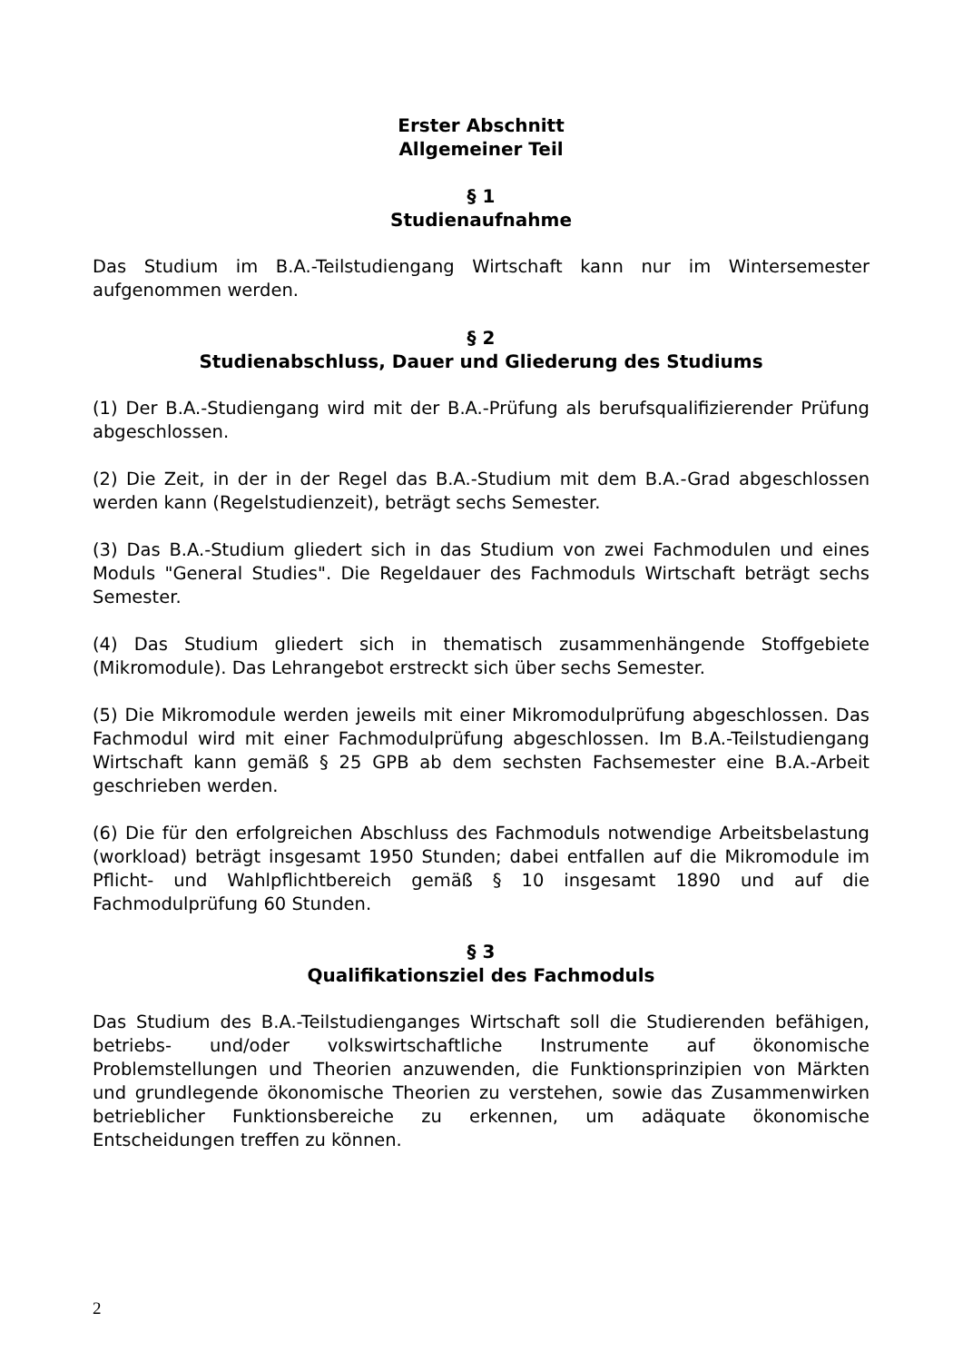Erster Abschnitt
Allgemeiner Teil
§ 1
Studienaufnahme
Das Studium im B.A.-Teilstudiengang Wirtschaft kann nur im Wintersemester aufgenommen werden.
§ 2
Studienabschluss, Dauer und Gliederung des Studiums
(1) Der B.A.-Studiengang wird mit der B.A.-Prüfung als berufsqualifizierender Prüfung abgeschlossen.
(2) Die Zeit, in der in der Regel das B.A.-Studium mit dem B.A.-Grad abgeschlossen werden kann (Regelstudienzeit), beträgt sechs Semester.
(3) Das B.A.-Studium gliedert sich in das Studium von zwei Fachmodulen und eines Moduls "General Studies". Die Regeldauer des Fachmoduls Wirtschaft beträgt sechs Semester.
(4) Das Studium gliedert sich in thematisch zusammenhängende Stoffgebiete (Mikromodule). Das Lehrangebot erstreckt sich über sechs Semester.
(5) Die Mikromodule werden jeweils mit einer Mikromodulprüfung abgeschlossen. Das Fachmodul wird mit einer Fachmodulprüfung abgeschlossen. Im B.A.-Teilstudiengang Wirtschaft kann gemäß § 25 GPB ab dem sechsten Fachsemester eine B.A.-Arbeit geschrieben werden.
(6) Die für den erfolgreichen Abschluss des Fachmoduls notwendige Arbeitsbelastung (workload) beträgt insgesamt 1950 Stunden; dabei entfallen auf die Mikromodule im Pflicht- und Wahlpflichtbereich gemäß § 10 insgesamt 1890 und auf die Fachmodulprüfung 60 Stunden.
§ 3
Qualifikationsziel des Fachmoduls
Das Studium des B.A.-Teilstudienganges Wirtschaft soll die Studierenden befähigen, betriebs- und/oder volkswirtschaftliche Instrumente auf ökonomische Problemstellungen und Theorien anzuwenden, die Funktionsprinzipien von Märkten und grundlegende ökonomische Theorien zu verstehen, sowie das Zusammenwirken betrieblicher Funktionsbereiche zu erkennen, um adäquate ökonomische Entscheidungen treffen zu können.
2